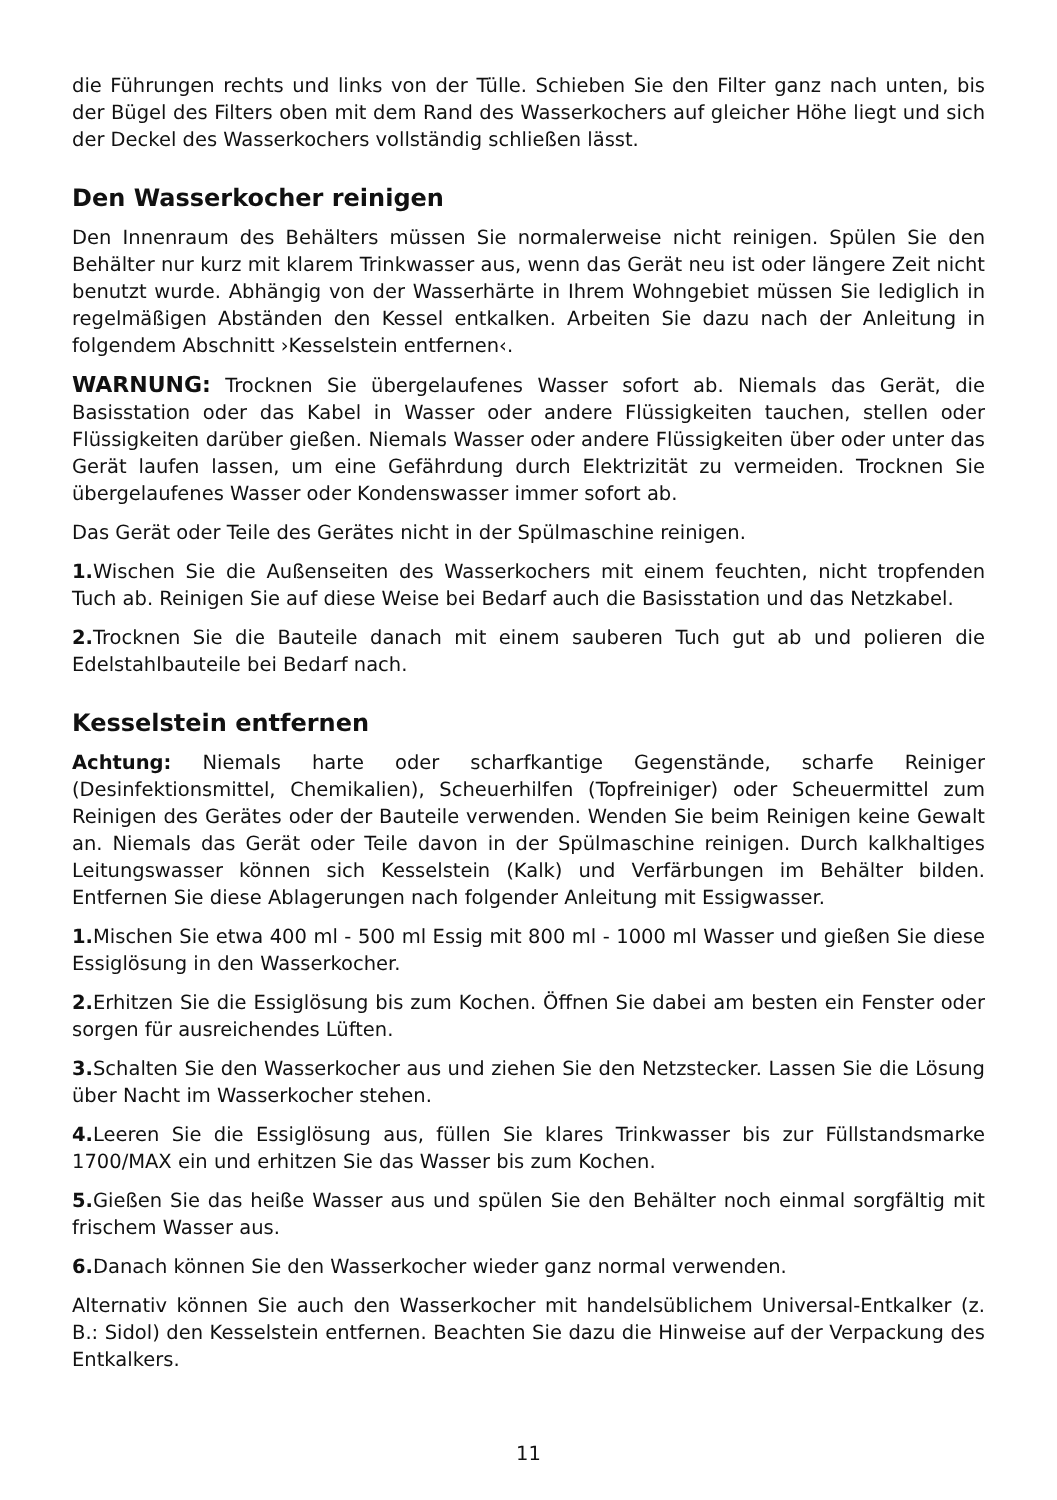die Führungen rechts und links von der Tülle. Schieben Sie den Filter ganz nach unten, bis der Bügel des Filters oben mit dem Rand des Wasserkochers auf gleicher Höhe liegt und sich der Deckel des Wasserkochers vollständig schließen lässt.
Den Wasserkocher reinigen
Den Innenraum des Behälters müssen Sie normalerweise nicht reinigen. Spülen Sie den Behälter nur kurz mit klarem Trinkwasser aus, wenn das Gerät neu ist oder längere Zeit nicht benutzt wurde. Abhängig von der Wasserhärte in Ihrem Wohngebiet müssen Sie lediglich in regelmäßigen Abständen den Kessel entkalken. Arbeiten Sie dazu nach der Anleitung in folgendem Abschnitt ›Kesselstein entfernen‹.
WARNUNG: Trocknen Sie übergelaufenes Wasser sofort ab. Niemals das Gerät, die Basisstation oder das Kabel in Wasser oder andere Flüssigkeiten tauchen, stellen oder Flüssigkeiten darüber gießen. Niemals Wasser oder andere Flüssigkeiten über oder unter das Gerät laufen lassen, um eine Gefährdung durch Elektrizität zu vermeiden. Trocknen Sie übergelaufenes Wasser oder Kondenswasser immer sofort ab.
Das Gerät oder Teile des Gerätes nicht in der Spülmaschine reinigen.
1. Wischen Sie die Außenseiten des Wasserkochers mit einem feuchten, nicht tropfenden Tuch ab. Reinigen Sie auf diese Weise bei Bedarf auch die Basisstation und das Netzkabel.
2. Trocknen Sie die Bauteile danach mit einem sauberen Tuch gut ab und polieren die Edelstahlbauteile bei Bedarf nach.
Kesselstein entfernen
Achtung: Niemals harte oder scharfkantige Gegenstände, scharfe Reiniger (Desinfektionsmittel, Chemikalien), Scheuerhilfen (Topfreiniger) oder Scheuermittel zum Reinigen des Gerätes oder der Bauteile verwenden. Wenden Sie beim Reinigen keine Gewalt an. Niemals das Gerät oder Teile davon in der Spülmaschine reinigen. Durch kalkhaltiges Leitungswasser können sich Kesselstein (Kalk) und Verfärbungen im Behälter bilden. Entfernen Sie diese Ablagerungen nach folgender Anleitung mit Essigwasser.
1. Mischen Sie etwa 400 ml - 500 ml Essig mit 800 ml - 1000 ml Wasser und gießen Sie diese Essiglösung in den Wasserkocher.
2. Erhitzen Sie die Essiglösung bis zum Kochen. Öffnen Sie dabei am besten ein Fenster oder sorgen für ausreichendes Lüften.
3. Schalten Sie den Wasserkocher aus und ziehen Sie den Netzstecker. Lassen Sie die Lösung über Nacht im Wasserkocher stehen.
4. Leeren Sie die Essiglösung aus, füllen Sie klares Trinkwasser bis zur Füllstandsmarke 1700/MAX ein und erhitzen Sie das Wasser bis zum Kochen.
5. Gießen Sie das heiße Wasser aus und spülen Sie den Behälter noch einmal sorgfältig mit frischem Wasser aus.
6. Danach können Sie den Wasserkocher wieder ganz normal verwenden.
Alternativ können Sie auch den Wasserkocher mit handelsüblichem Universal-Entkalker (z. B.: Sidol) den Kesselstein entfernen. Beachten Sie dazu die Hinweise auf der Verpackung des Entkalkers.
11